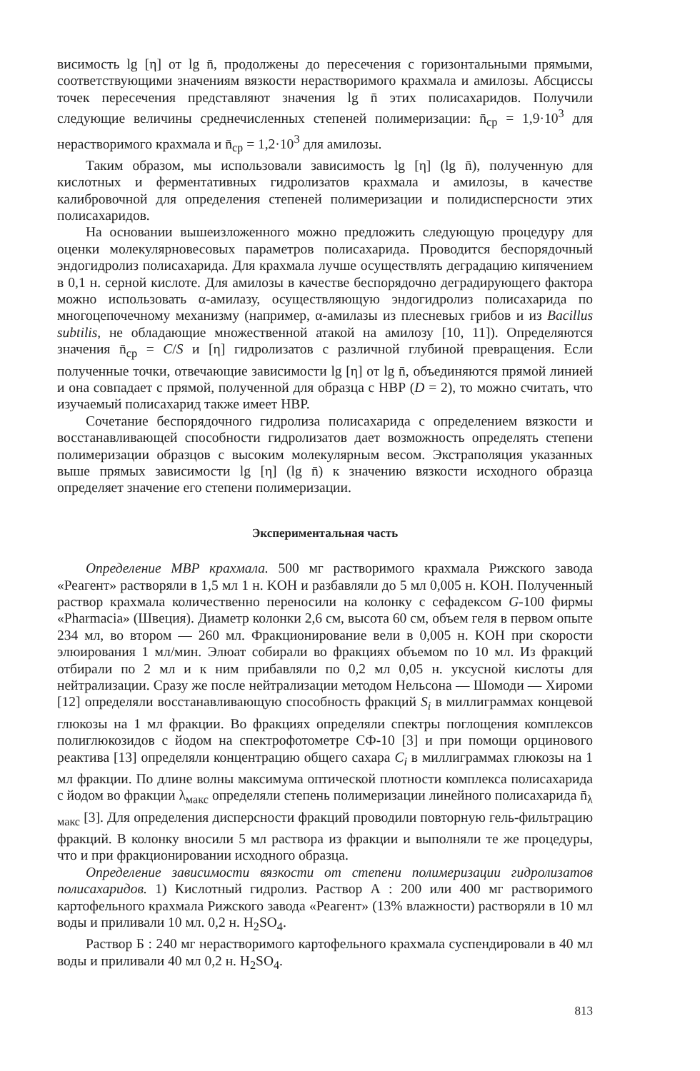висимость lg [η] от lg n̄, продолжены до пересечения с горизонтальными прямыми, соответствующими значениям вязкости нерастворимого крахмала и амилозы. Абсциссы точек пересечения представляют значения lg n̄ этих полисахаридов. Получили следующие величины среднечисленных степеней полимеризации: n̄<sub>ср</sub> = 1,9·10<sup>3</sup> для нерастворимого крахмала и n̄<sub>ср</sub> = 1,2·10<sup>3</sup> для амилозы.
Таким образом, мы использовали зависимость lg [η] (lg n̄), полученную для кислотных и ферментативных гидролизатов крахмала и амилозы, в качестве калибровочной для определения степеней полимеризации и полидисперсности этих полисахаридов.
На основании вышеизложенного можно предложить следующую процедуру для оценки молекулярновесовых параметров полисахарида. Проводится беспорядочный эндогидролиз полисахарида. Для крахмала лучше осуществлять деградацию кипячением в 0,1 н. серной кислоте. Для амилозы в качестве беспорядочно деградирующего фактора можно использовать α-амилазу, осуществляющую эндогидролиз полисахарида по многоцепочечному механизму (например, α-амилазы из плесневых грибов и из Bacillus subtilis, не обладающие множественной атакой на амилозу [10, 11]). Определяются значения n̄<sub>ср</sub> = C/S и [η] гидролизатов с различной глубиной превращения. Если полученные точки, отвечающие зависимости lg [η] от lg n̄, объединяются прямой линией и она совпадает с прямой, полученной для образца с НВР (D = 2), то можно считать, что изучаемый полисахарид также имеет НВР.
Сочетание беспорядочного гидролиза полисахарида с определением вязкости и восстанавливающей способности гидролизатов дает возможность определять степени полимеризации образцов с высоким молекулярным весом. Экстраполяция указанных выше прямых зависимости lg [η] (lg n̄) к значению вязкости исходного образца определяет значение его степени полимеризации.
Экспериментальная часть
Определение МВР крахмала. 500 мг растворимого крахмала Рижского завода «Реагент» растворяли в 1,5 мл 1 н. KOH и разбавляли до 5 мл 0,005 н. KOH. Полученный раствор крахмала количественно переносили на колонку с сефадексом G-100 фирмы «Pharmacia» (Швеция). Диаметр колонки 2,6 см, высота 60 см, объем геля в первом опыте 234 мл, во втором — 260 мл. Фракционирование вели в 0,005 н. KOH при скорости элюирования 1 мл/мин. Элюат собирали во фракциях объемом по 10 мл. Из фракций отбирали по 2 мл и к ним прибавляли по 0,2 мл 0,05 н. уксусной кислоты для нейтрализации. Сразу же после нейтрализации методом Нельсона — Шомоди — Хироми [12] определяли восстанавливающую способность фракций S<sub>i</sub> в миллиграммах концевой глюкозы на 1 мл фракции. Во фракциях определяли спектры поглощения комплексов полиглюкозидов с йодом на спектрофотометре СФ-10 [3] и при помощи орцинового реактива [13] определяли концентрацию общего сахара C<sub>i</sub> в миллиграммах глюкозы на 1 мл фракции. По длине волны максимума оптической плотности комплекса полисахарида с йодом во фракции λ<sub>макс</sub> определяли степень полимеризации линейного полисахарида n̄<sub>λ макс</sub> [3]. Для определения дисперсности фракций проводили повторную гель-фильтрацию фракций. В колонку вносили 5 мл раствора из фракции и выполняли те же процедуры, что и при фракционировании исходного образца.
Определение зависимости вязкости от степени полимеризации гидролизатов полисахаридов. 1) Кислотный гидролиз. Раствор А : 200 или 400 мг растворимого картофельного крахмала Рижского завода «Реагент» (13% влажности) растворяли в 10 мл воды и приливали 10 мл. 0,2 н. H<sub>2</sub>SO<sub>4</sub>.
Раствор Б : 240 мг нерастворимого картофельного крахмала суспендировали в 40 мл воды и приливали 40 мл 0,2 н. H<sub>2</sub>SO<sub>4</sub>.
813